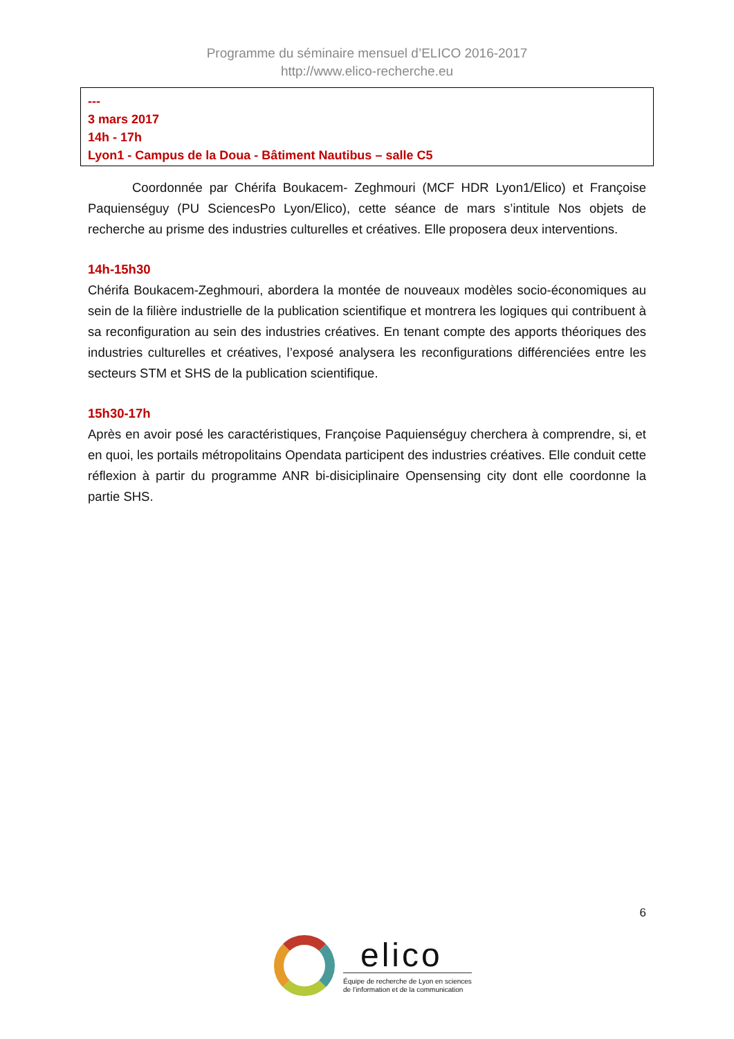Programme du séminaire mensuel d’ELICO 2016-2017
http://www.elico-recherche.eu
---
3 mars 2017
14h - 17h
Lyon1 - Campus de la Doua - Bâtiment Nautibus – salle C5
Coordonnée par Chérifa Boukacem- Zeghmouri (MCF HDR Lyon1/Elico) et Françoise Paquienséguy (PU SciencesPo Lyon/Elico), cette séance de mars s’intitule Nos objets de recherche au prisme des industries culturelles et créatives. Elle proposera deux interventions.
14h-15h30
Chérifa Boukacem-Zeghmouri, abordera la montée de nouveaux modèles socio-économiques au sein de la filière industrielle de la publication scientifique et montrera les logiques qui contribuent à sa reconfiguration au sein des industries créatives. En tenant compte des apports théoriques des industries culturelles et créatives, l’exposé analysera les reconfigurations différenciées entre les secteurs STM et SHS de la publication scientifique.
15h30-17h
Après en avoir posé les caractéristiques, Françoise Paquienséguy cherchera à comprendre, si, et en quoi, les portails métropolitains Opendata participent des industries créatives. Elle conduit cette réflexion à partir du programme ANR bi-disiciplinaire Opensensing city dont elle coordonne la partie SHS.
6
elico
Équipe de recherche de Lyon en sciences
de l’information et de la communication